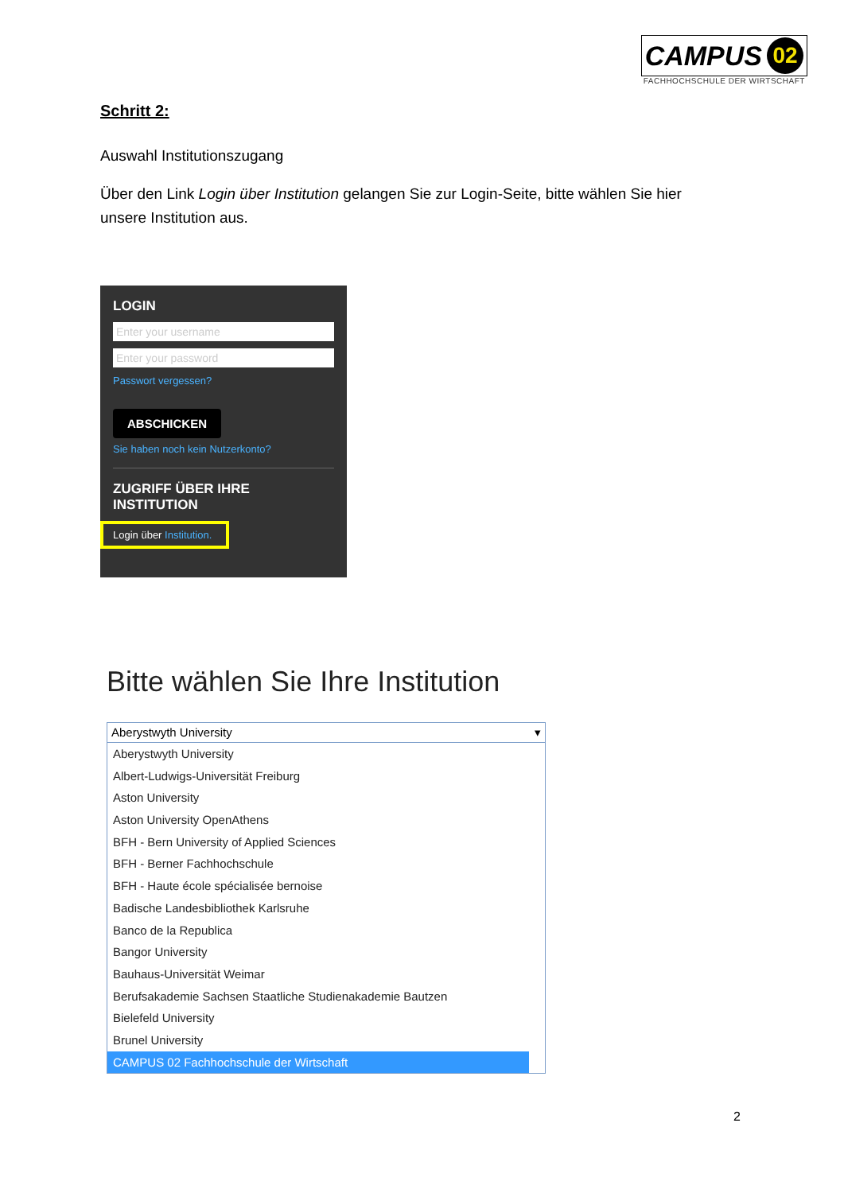CAMPUS 02
FACHHOCHSCHULE DER WIRTSCHAFT
Schritt 2:
Auswahl Institutionszugang
Über den Link Login über Institution gelangen Sie zur Login-Seite, bitte wählen Sie hier unsere Institution aus.
LOGIN
Enter your username
Enter your password
Passwort vergessen?
ABSCHICKEN
Sie haben noch kein Nutzerkonto?
ZUGRIFF ÜBER IHRE INSTITUTION
Login über Institution.
Bitte wählen Sie Ihre Institution
Aberystwyth University ▾
Aberystwyth University
Albert-Ludwigs-Universität Freiburg
Aston University
Aston University OpenAthens
BFH - Bern University of Applied Sciences
BFH - Berner Fachhochschule
BFH - Haute école spécialisée bernoise
Badische Landesbibliothek Karlsruhe
Banco de la Republica
Bangor University
Bauhaus-Universität Weimar
Berufsakademie Sachsen Staatliche Studienakademie Bautzen
Bielefeld University
Brunel University
CAMPUS 02 Fachhochschule der Wirtschaft
2